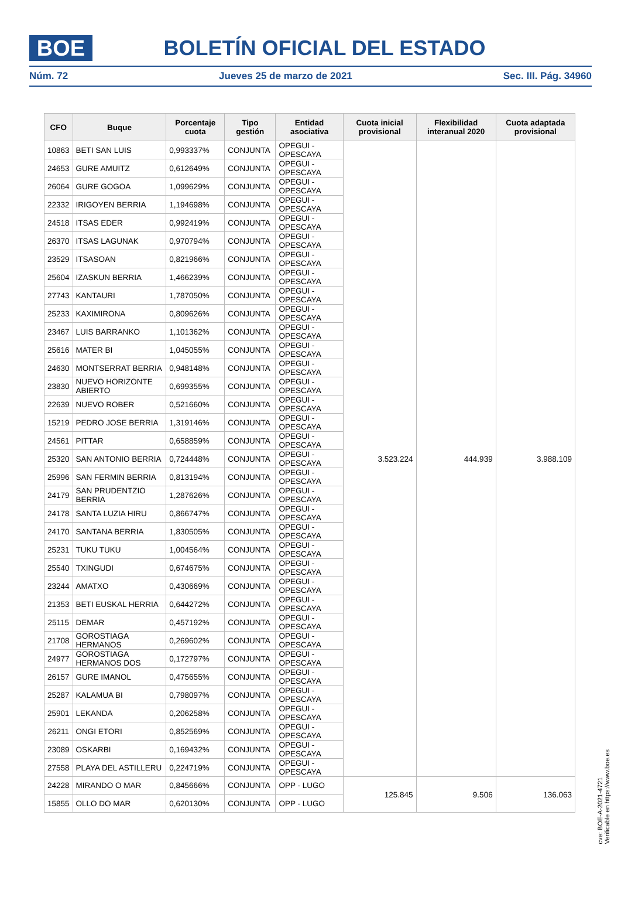BOE
BOLETÍN OFICIAL DEL ESTADO
Núm. 72 Jueves 25 de marzo de 2021 Sec. III. Pág. 34960
| CFO | Buque | Porcentaje cuota | Tipo gestión | Entidad asociativa | Cuota inicial provisional | Flexibilidad interanual 2020 | Cuota adaptada provisional |
| --- | --- | --- | --- | --- | --- | --- | --- |
| 10863 | BETI SAN LUIS | 0,993337% | CONJUNTA | OPEGUI - OPESCAYA | 3.523.224 | 444.939 | 3.988.109 |
| 24653 | GURE AMUITZ | 0,612649% | CONJUNTA | OPEGUI - OPESCAYA | | | |
| 26064 | GURE GOGOA | 1,099629% | CONJUNTA | OPEGUI - OPESCAYA | | | |
| 22332 | IRIGOYEN BERRIA | 1,194698% | CONJUNTA | OPEGUI - OPESCAYA | | | |
| 24518 | ITSAS EDER | 0,992419% | CONJUNTA | OPEGUI - OPESCAYA | | | |
| 26370 | ITSAS LAGUNAK | 0,970794% | CONJUNTA | OPEGUI - OPESCAYA | | | |
| 23529 | ITSASOAN | 0,821966% | CONJUNTA | OPEGUI - OPESCAYA | | | |
| 25604 | IZASKUN BERRIA | 1,466239% | CONJUNTA | OPEGUI - OPESCAYA | | | |
| 27743 | KANTAURI | 1,787050% | CONJUNTA | OPEGUI - OPESCAYA | | | |
| 25233 | KAXIMIRONA | 0,809626% | CONJUNTA | OPEGUI - OPESCAYA | | | |
| 23467 | LUIS BARRANKO | 1,101362% | CONJUNTA | OPEGUI - OPESCAYA | | | |
| 25616 | MATER BI | 1,045055% | CONJUNTA | OPEGUI - OPESCAYA | | | |
| 24630 | MONTSERRAT BERRIA | 0,948148% | CONJUNTA | OPEGUI - OPESCAYA | | | |
| 23830 | NUEVO HORIZONTE ABIERTO | 0,699355% | CONJUNTA | OPEGUI - OPESCAYA | | | |
| 22639 | NUEVO ROBER | 0,521660% | CONJUNTA | OPEGUI - OPESCAYA | | | |
| 15219 | PEDRO JOSE BERRIA | 1,319146% | CONJUNTA | OPEGUI - OPESCAYA | | | |
| 24561 | PITTAR | 0,658859% | CONJUNTA | OPEGUI - OPESCAYA | | | |
| 25320 | SAN ANTONIO BERRIA | 0,724448% | CONJUNTA | OPEGUI - OPESCAYA | | | |
| 25996 | SAN FERMIN BERRIA | 0,813194% | CONJUNTA | OPEGUI - OPESCAYA | | | |
| 24179 | SAN PRUDENTZIO BERRIA | 1,287626% | CONJUNTA | OPEGUI - OPESCAYA | | | |
| 24178 | SANTA LUZIA HIRU | 0,866747% | CONJUNTA | OPEGUI - OPESCAYA | | | |
| 24170 | SANTANA BERRIA | 1,830505% | CONJUNTA | OPEGUI - OPESCAYA | | | |
| 25231 | TUKU TUKU | 1,004564% | CONJUNTA | OPEGUI - OPESCAYA | | | |
| 25540 | TXINGUDI | 0,674675% | CONJUNTA | OPEGUI - OPESCAYA | | | |
| 23244 | AMATXO | 0,430669% | CONJUNTA | OPEGUI - OPESCAYA | | | |
| 21353 | BETI EUSKAL HERRIA | 0,644272% | CONJUNTA | OPEGUI - OPESCAYA | | | |
| 25115 | DEMAR | 0,457192% | CONJUNTA | OPEGUI - OPESCAYA | | | |
| 21708 | GOROSTIAGA HERMANOS | 0,269602% | CONJUNTA | OPEGUI - OPESCAYA | | | |
| 24977 | GOROSTIAGA HERMANOS DOS | 0,172797% | CONJUNTA | OPEGUI - OPESCAYA | | | |
| 26157 | GURE IMANOL | 0,475655% | CONJUNTA | OPEGUI - OPESCAYA | | | |
| 25287 | KALAMUA BI | 0,798097% | CONJUNTA | OPEGUI - OPESCAYA | | | |
| 25901 | LEKANDA | 0,206258% | CONJUNTA | OPEGUI - OPESCAYA | | | |
| 26211 | ONGI ETORI | 0,852569% | CONJUNTA | OPEGUI - OPESCAYA | | | |
| 23089 | OSKARBI | 0,169432% | CONJUNTA | OPEGUI - OPESCAYA | | | |
| 27558 | PLAYA DEL ASTILLERU | 0,224719% | CONJUNTA | OPEGUI - OPESCAYA | | | |
| 24228 | MIRANDO O MAR | 0,845666% | CONJUNTA | OPP - LUGO | 125.845 | 9.506 | 136.063 |
| 15855 | OLLO DO MAR | 0,620130% | CONJUNTA | OPP - LUGO | | | |
cve: BOE-A-2021-4721
Verificable en https://www.boe.es